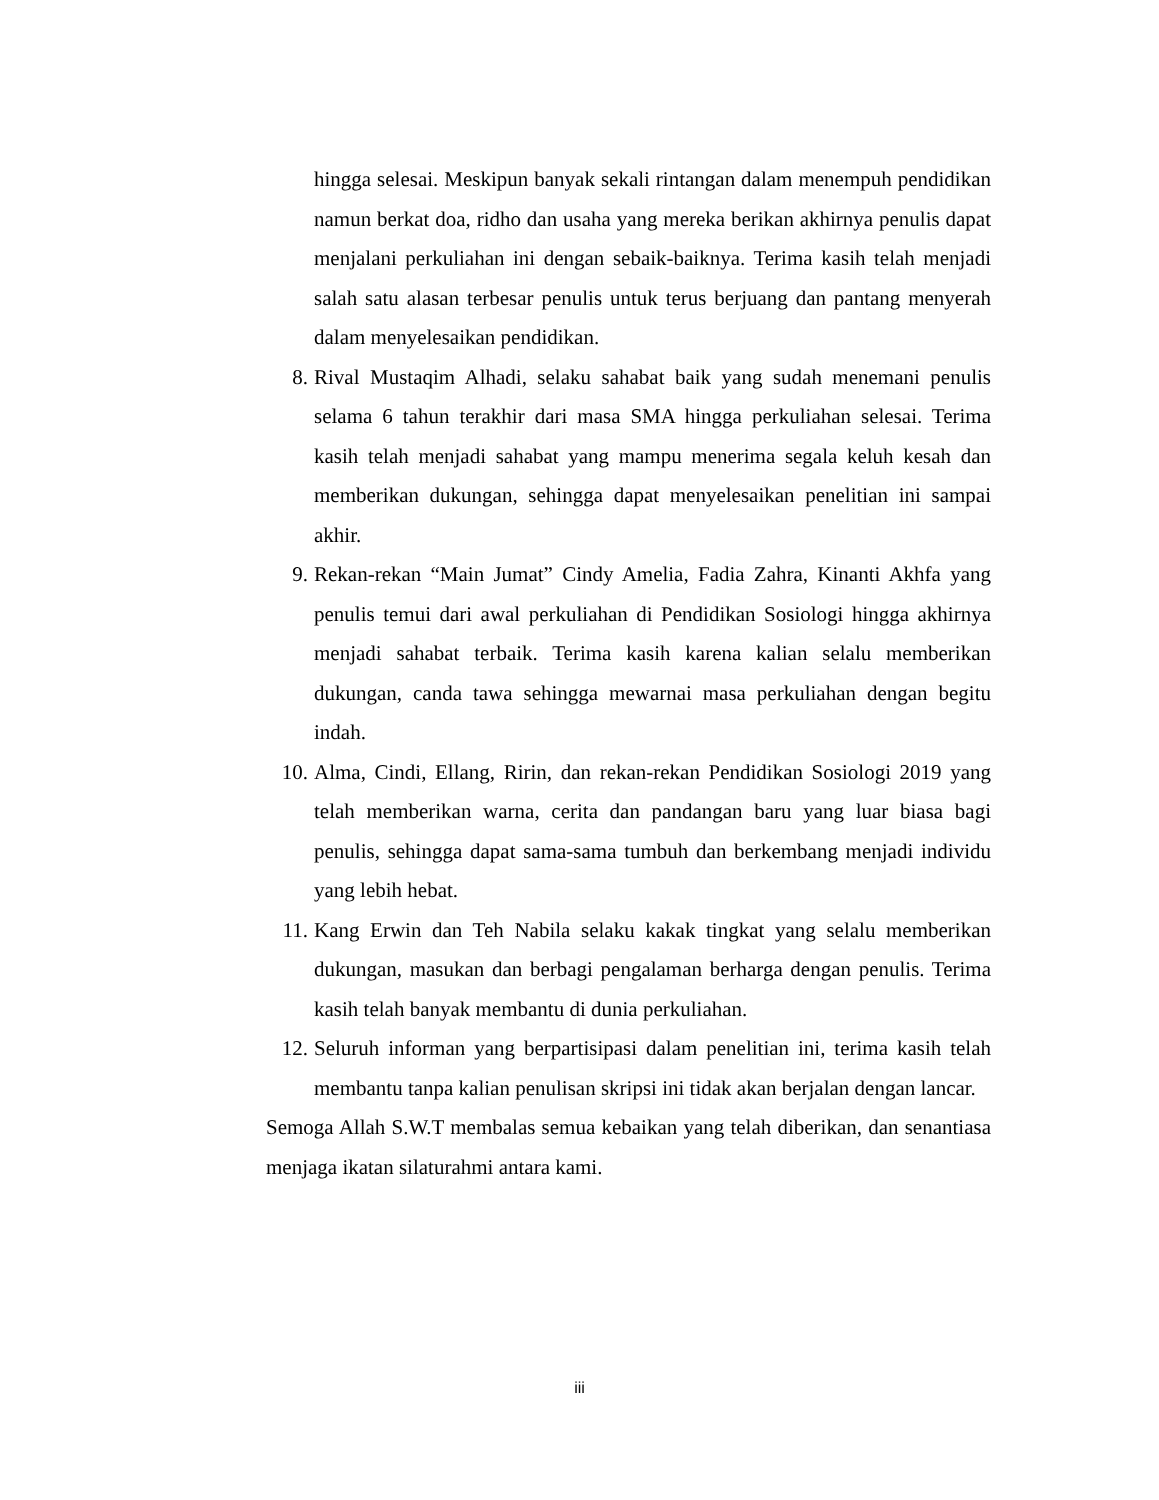hingga selesai. Meskipun banyak sekali rintangan dalam menempuh pendidikan namun berkat doa, ridho dan usaha yang mereka berikan akhirnya penulis dapat menjalani perkuliahan ini dengan sebaik-baiknya. Terima kasih telah menjadi salah satu alasan terbesar penulis untuk terus berjuang dan pantang menyerah dalam menyelesaikan pendidikan.
8. Rival Mustaqim Alhadi, selaku sahabat baik yang sudah menemani penulis selama 6 tahun terakhir dari masa SMA hingga perkuliahan selesai. Terima kasih telah menjadi sahabat yang mampu menerima segala keluh kesah dan memberikan dukungan, sehingga dapat menyelesaikan penelitian ini sampai akhir.
9. Rekan-rekan “Main Jumat” Cindy Amelia, Fadia Zahra, Kinanti Akhfa yang penulis temui dari awal perkuliahan di Pendidikan Sosiologi hingga akhirnya menjadi sahabat terbaik. Terima kasih karena kalian selalu memberikan dukungan, canda tawa sehingga mewarnai masa perkuliahan dengan begitu indah.
10. Alma, Cindi, Ellang, Ririn, dan rekan-rekan Pendidikan Sosiologi 2019 yang telah memberikan warna, cerita dan pandangan baru yang luar biasa bagi penulis, sehingga dapat sama-sama tumbuh dan berkembang menjadi individu yang lebih hebat.
11. Kang Erwin dan Teh Nabila selaku kakak tingkat yang selalu memberikan dukungan, masukan dan berbagi pengalaman berharga dengan penulis. Terima kasih telah banyak membantu di dunia perkuliahan.
12. Seluruh informan yang berpartisipasi dalam penelitian ini, terima kasih telah membantu tanpa kalian penulisan skripsi ini tidak akan berjalan dengan lancar.
Semoga Allah S.W.T membalas semua kebaikan yang telah diberikan, dan senantiasa menjaga ikatan silaturahmi antara kami.
iii